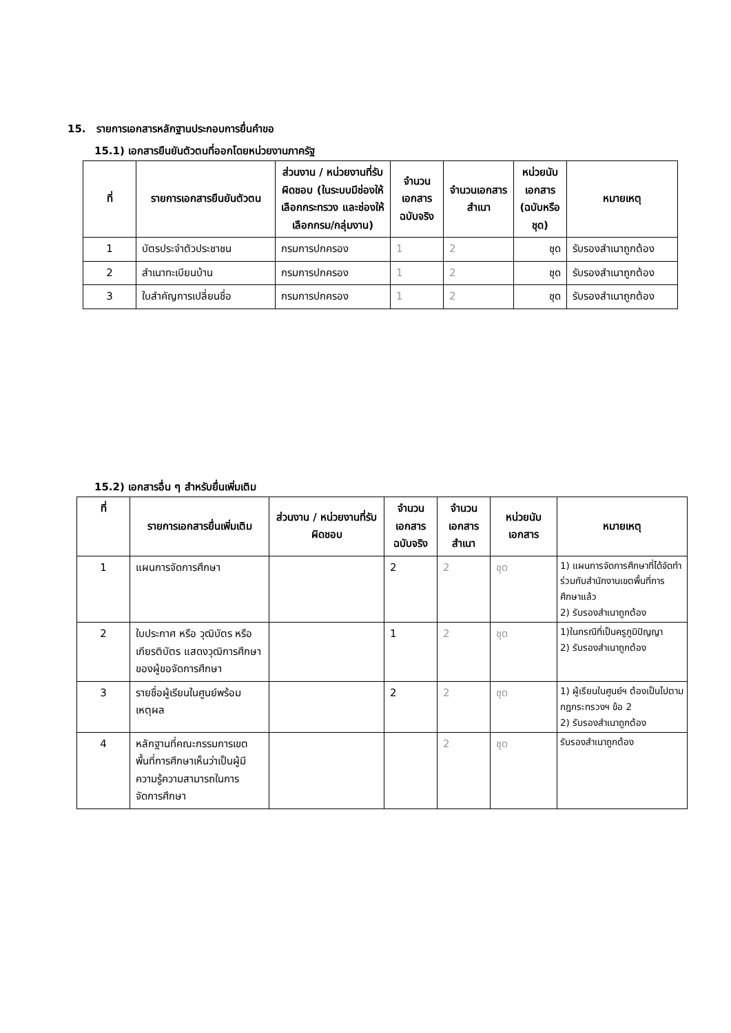15. รายการเอกสารหลักฐานประกอบการยื่นคำขอ
15.1) เอกสารยืนยันตัวตนที่ออกโดยหน่วยงานภาครัฐ
| ที่ | รายการเอกสารยืนยันตัวตน | ส่วนงาน / หน่วยงานที่รับผิดชอบ (ในระบบมีช่องให้เลือกกระทรวง และช่องให้เลือกกรม/กลุ่มงาน) | จำนวนเอกสารฉบับจริง | จำนวนเอกสารสำเนา | หน่วยนับเอกสาร (ฉบับหรือชุด) | หมายเหตุ |
| --- | --- | --- | --- | --- | --- | --- |
| 1 | บัตรประจำตัวประชาชน | กรมการปกครอง | 1 | 2 | ชุด | รับรองสำเนาถูกต้อง |
| 2 | สำเนาทะเบียนบ้าน | กรมการปกครอง | 1 | 2 | ชุด | รับรองสำเนาถูกต้อง |
| 3 | ใบสำคัญการเปลี่ยนชื่อ | กรมการปกครอง | 1 | 2 | ชุด | รับรองสำเนาถูกต้อง |
15.2) เอกสารอื่น ๆ สำหรับยื่นเพิ่มเติม
| ที่ | รายการเอกสารยื่นเพิ่มเติม | ส่วนงาน / หน่วยงานที่รับผิดชอบ | จำนวนเอกสารฉบับจริง | จำนวนเอกสารสำเนา | หน่วยนับเอกสาร | หมายเหตุ |
| --- | --- | --- | --- | --- | --- | --- |
| 1 | แผนการจัดการศึกษา | | 2 | 2 | ชุด | 1) แผนการจัดการศึกษาที่ได้จัดทำร่วมกับสำนักงานเขตพื้นที่การศึกษาแล้ว 2) รับรองสำเนาถูกต้อง |
| 2 | ใบประกาศ หรือ วุฒิบัตร หรือ เกียรติบัตร แสดงวุฒิการศึกษาของผู้ขอจัดการศึกษา | | 1 | 2 | ชุด | 1)ในกรณีที่เป็นครูภูมิปัญญา 2) รับรองสำเนาถูกต้อง |
| 3 | รายชื่อผู้เรียนในศูนย์พร้อมเหตุผล | | 2 | 2 | ชุด | 1) ผู้เรียนในศูนย์ฯ ต้องเป็นไปตามกฎกระทรวงฯ ข้อ 2 2) รับรองสำเนาถูกต้อง |
| 4 | หลักฐานที่คณะกรรมการเขตพื้นที่การศึกษาเห็นว่าเป็นผู้มีความรู้ความสามารถในการจัดการศึกษา | | | 2 | ชุด | รับรองสำเนาถูกต้อง |